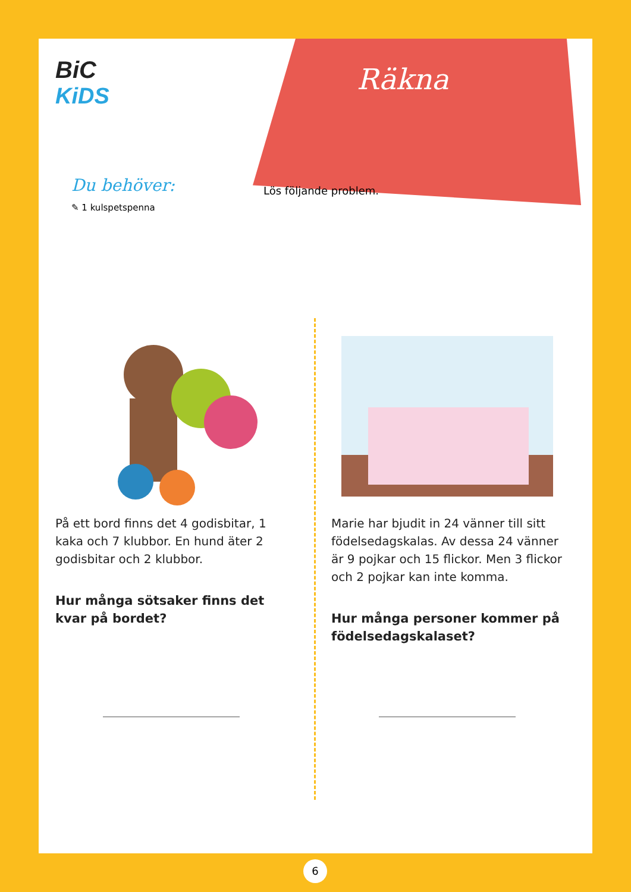BiC
KiDS
Räkna
Du behöver:
✎ 1 kulspetspenna
Lös följande problem.
På ett bord finns det 4 godisbitar, 1 kaka och 7 klubbor. En hund äter 2 godisbitar och 2 klubbor.
Hur många sötsaker finns det kvar på bordet?
Marie har bjudit in 24 vänner till sitt födelsedagskalas. Av dessa 24 vänner är 9 pojkar och 15 flickor. Men 3 flickor och 2 pojkar kan inte komma.
Hur många personer kommer på födelsedagskalaset?
6